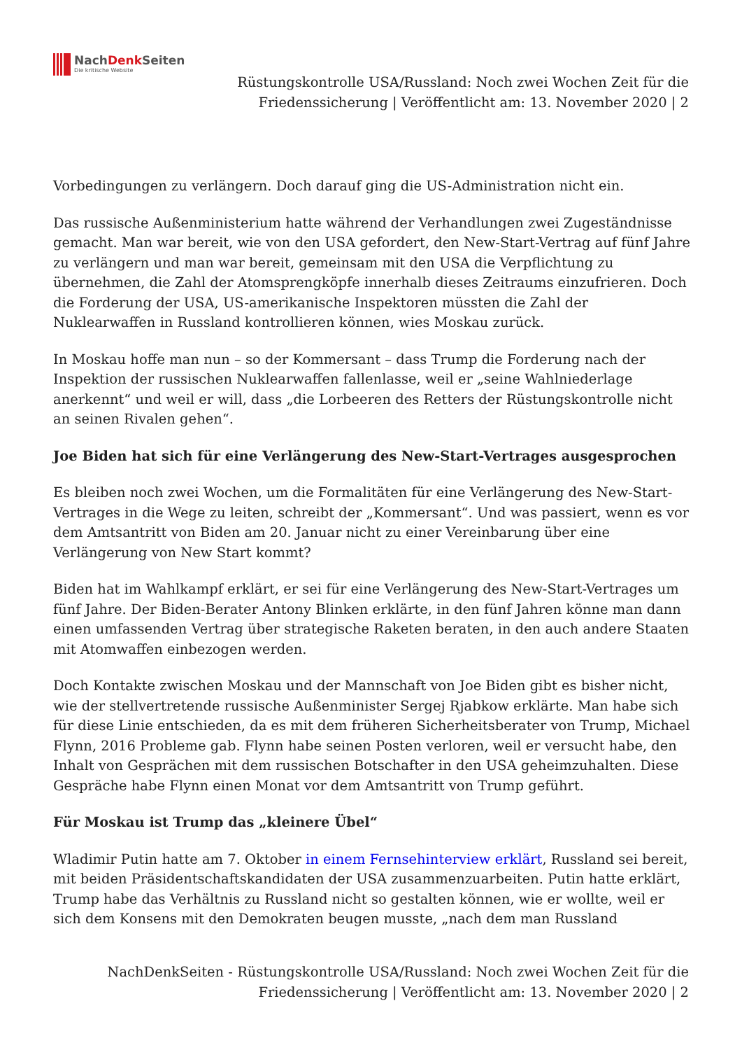NachDenk Seiten
Die kritische Website
Rüstungskontrolle USA/Russland: Noch zwei Wochen Zeit für die Friedenssicherung | Veröffentlicht am: 13. November 2020 | 2
Vorbedingungen zu verlängern. Doch darauf ging die US-Administration nicht ein.
Das russische Außenministerium hatte während der Verhandlungen zwei Zugeständnisse gemacht. Man war bereit, wie von den USA gefordert, den New-Start-Vertrag auf fünf Jahre zu verlängern und man war bereit, gemeinsam mit den USA die Verpflichtung zu übernehmen, die Zahl der Atomsprengköpfe innerhalb dieses Zeitraums einzufrieren. Doch die Forderung der USA, US-amerikanische Inspektoren müssten die Zahl der Nuklearwaffen in Russland kontrollieren können, wies Moskau zurück.
In Moskau hoffe man nun – so der Kommersant – dass Trump die Forderung nach der Inspektion der russischen Nuklearwaffen fallenlasse, weil er „seine Wahlniederlage anerkennt“ und weil er will, dass „die Lorbeeren des Retters der Rüstungskontrolle nicht an seinen Rivalen gehen“.
Joe Biden hat sich für eine Verlängerung des New-Start-Vertrages ausgesprochen
Es bleiben noch zwei Wochen, um die Formalitäten für eine Verlängerung des New-Start-Vertrages in die Wege zu leiten, schreibt der „Kommersant“. Und was passiert, wenn es vor dem Amtsantritt von Biden am 20. Januar nicht zu einer Vereinbarung über eine Verlängerung von New Start kommt?
Biden hat im Wahlkampf erklärt, er sei für eine Verlängerung des New-Start-Vertrages um fünf Jahre. Der Biden-Berater Antony Blinken erklärte, in den fünf Jahren könne man dann einen umfassenden Vertrag über strategische Raketen beraten, in den auch andere Staaten mit Atomwaffen einbezogen werden.
Doch Kontakte zwischen Moskau und der Mannschaft von Joe Biden gibt es bisher nicht, wie der stellvertretende russische Außenminister Sergej Rjabkow erklärte. Man habe sich für diese Linie entschieden, da es mit dem früheren Sicherheitsberater von Trump, Michael Flynn, 2016 Probleme gab. Flynn habe seinen Posten verloren, weil er versucht habe, den Inhalt von Gesprächen mit dem russischen Botschafter in den USA geheimzuhalten. Diese Gespräche habe Flynn einen Monat vor dem Amtsantritt von Trump geführt.
Für Moskau ist Trump das „kleinere Übel“
Wladimir Putin hatte am 7. Oktober in einem Fernsehinterview erklärt, Russland sei bereit, mit beiden Präsidentschaftskandidaten der USA zusammenzuarbeiten. Putin hatte erklärt, Trump habe das Verhältnis zu Russland nicht so gestalten können, wie er wollte, weil er sich dem Konsens mit den Demokraten beugen musste, „nach dem man Russland
NachDenkSeiten - Rüstungskontrolle USA/Russland: Noch zwei Wochen Zeit für die Friedenssicherung | Veröffentlicht am: 13. November 2020 | 2